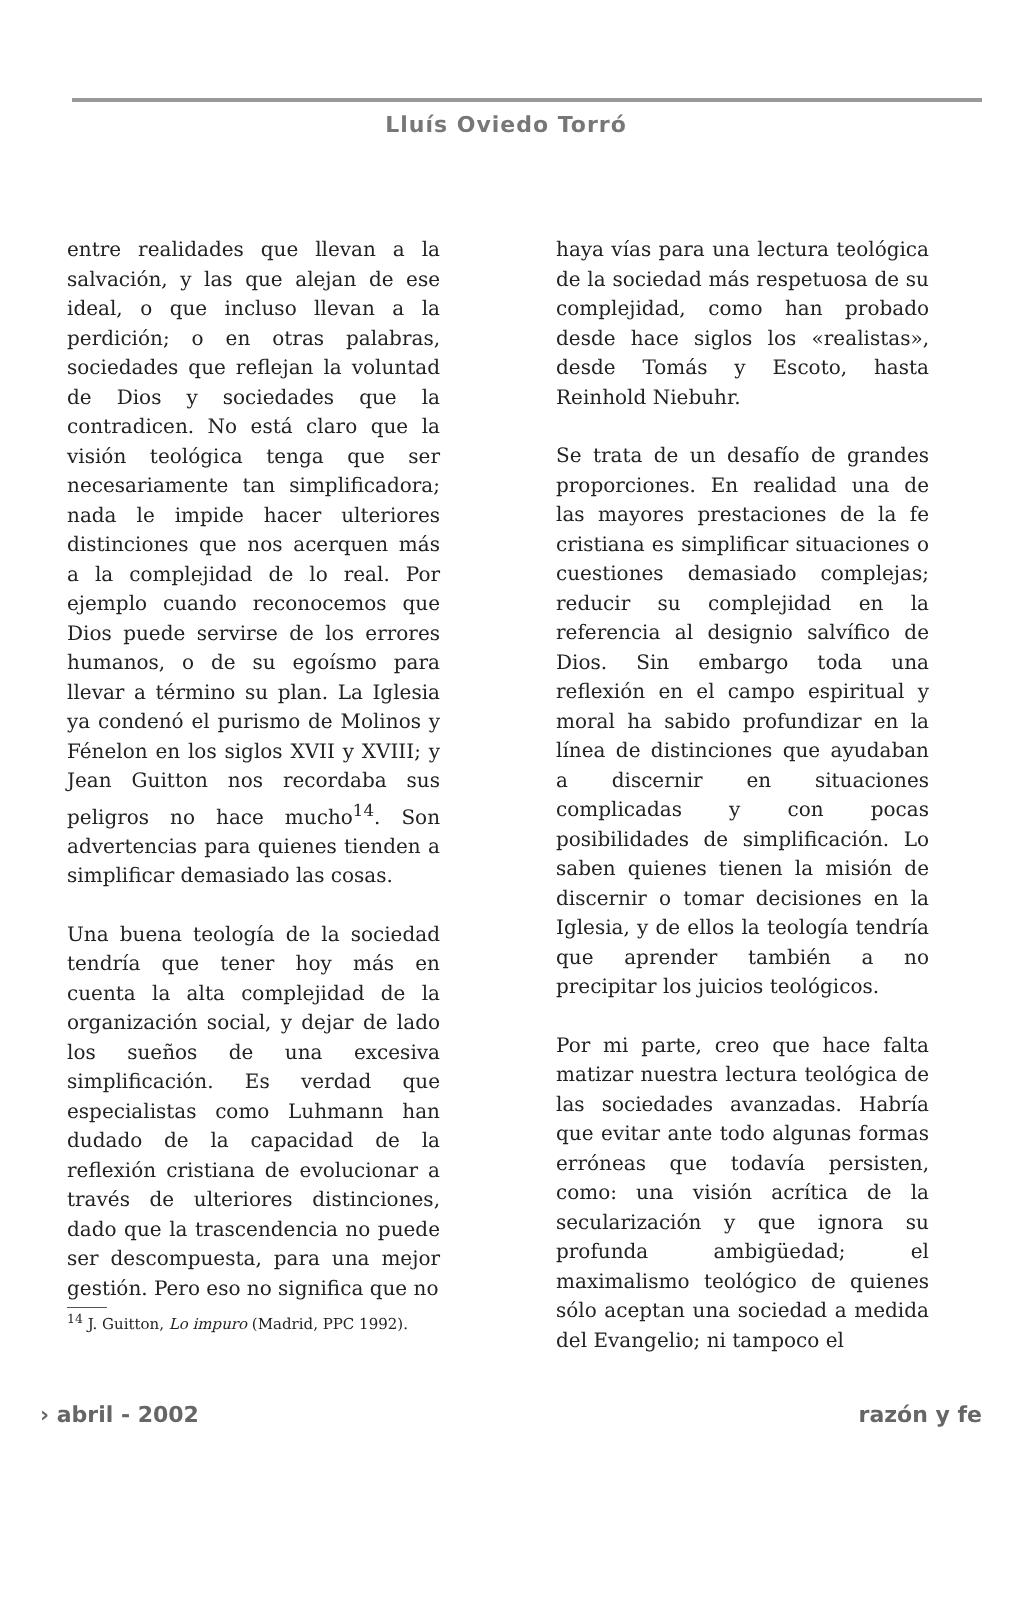Lluís Oviedo Torró
entre realidades que llevan a la salvación, y las que alejan de ese ideal, o que incluso llevan a la perdición; o en otras palabras, sociedades que reflejan la voluntad de Dios y sociedades que la contradicen. No está claro que la visión teológica tenga que ser necesariamente tan simplificadora; nada le impide hacer ulteriores distinciones que nos acerquen más a la complejidad de lo real. Por ejemplo cuando reconocemos que Dios puede servirse de los errores humanos, o de su egoísmo para llevar a término su plan. La Iglesia ya condenó el purismo de Molinos y Fénelon en los siglos XVII y XVIII; y Jean Guitton nos recordaba sus peligros no hace mucho<sup>14</sup>. Son advertencias para quienes tienden a simplificar demasiado las cosas.
Una buena teología de la sociedad tendría que tener hoy más en cuenta la alta complejidad de la organización social, y dejar de lado los sueños de una excesiva simplificación. Es verdad que especialistas como Luhmann han dudado de la capacidad de la reflexión cristiana de evolucionar a través de ulteriores distinciones, dado que la trascendencia no puede ser descompuesta, para una mejor gestión. Pero eso no significa que no
<sup>14</sup> J. Guitton, Lo impuro (Madrid, PPC 1992).
haya vías para una lectura teológica de la sociedad más respetuosa de su complejidad, como han probado desde hace siglos los «realistas», desde Tomás y Escoto, hasta Reinhold Niebuhr.
Se trata de un desafío de grandes proporciones. En realidad una de las mayores prestaciones de la fe cristiana es simplificar situaciones o cuestiones demasiado complejas; reducir su complejidad en la referencia al designio salvífico de Dios. Sin embargo toda una reflexión en el campo espiritual y moral ha sabido profundizar en la línea de distinciones que ayudaban a discernir en situaciones complicadas y con pocas posibilidades de simplificación. Lo saben quienes tienen la misión de discernir o tomar decisiones en la Iglesia, y de ellos la teología tendría que aprender también a no precipitar los juicios teológicos.
Por mi parte, creo que hace falta matizar nuestra lectura teológica de las sociedades avanzadas. Habría que evitar ante todo algunas formas erróneas que todavía persisten, como: una visión acrítica de la secularización y que ignora su profunda ambigüedad; el maximalismo teológico de quienes sólo aceptan una sociedad a medida del Evangelio; ni tampoco el
› abril - 2002 razón y fe